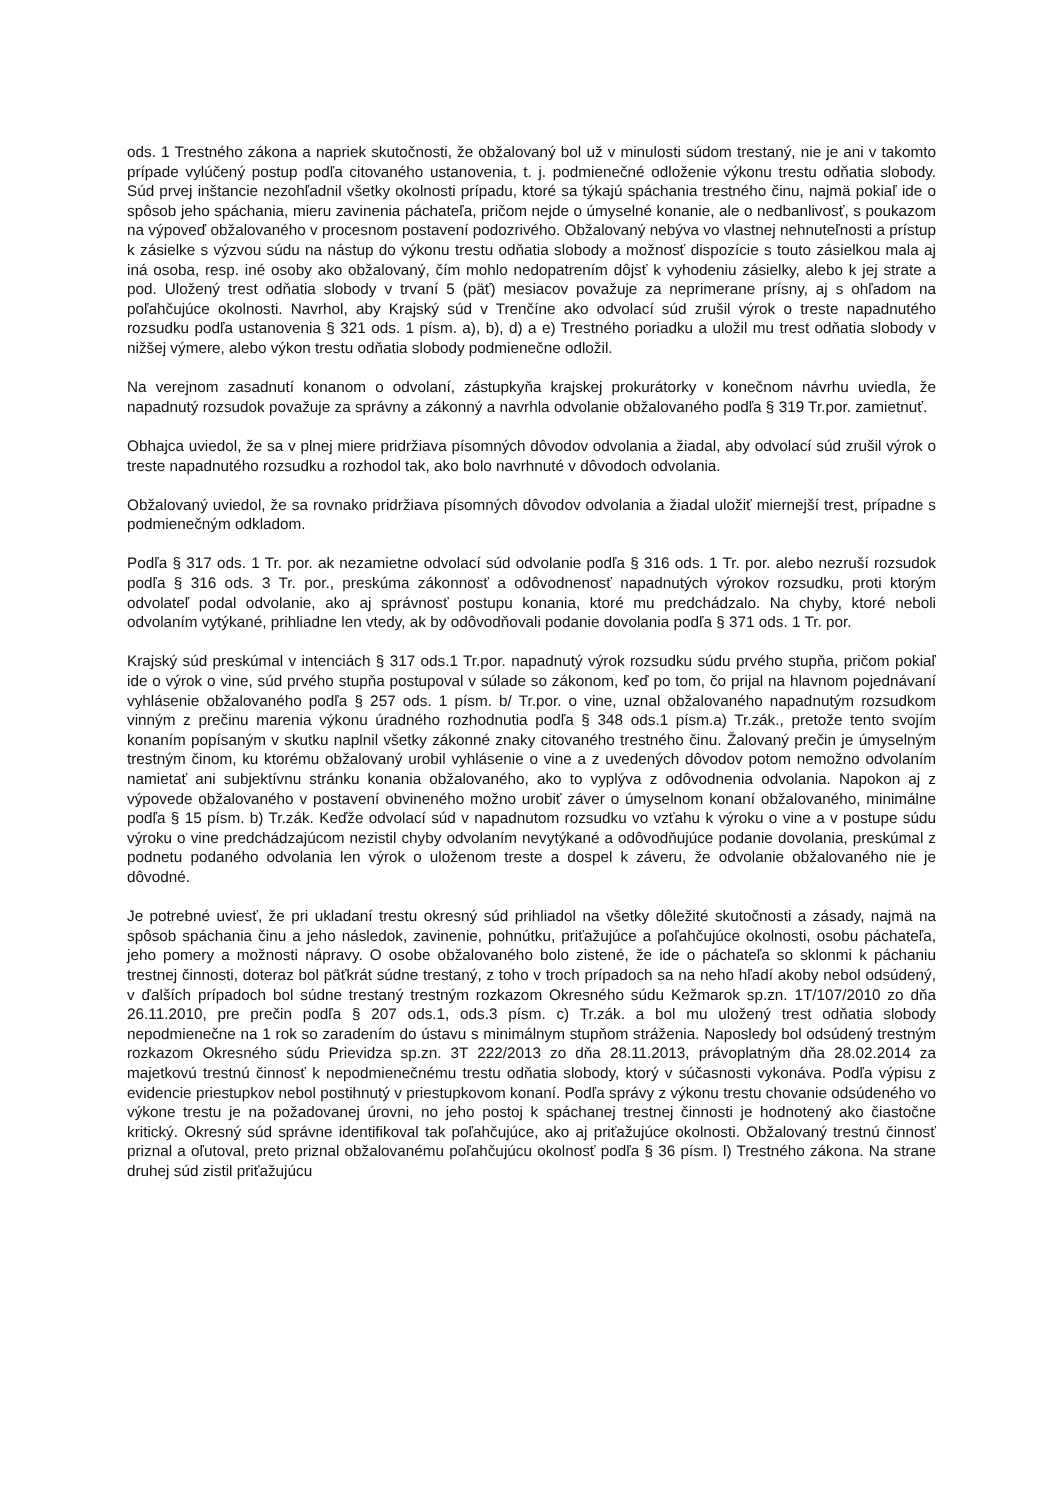ods. 1 Trestného zákona a napriek skutočnosti, že obžalovaný bol už v minulosti súdom trestaný, nie je ani v takomto prípade vylúčený postup podľa citovaného ustanovenia, t. j. podmienečné odloženie výkonu trestu odňatia slobody. Súd prvej inštancie nezohľadnil všetky okolnosti prípadu, ktoré sa týkajú spáchania trestného činu, najmä pokiaľ ide o spôsob jeho spáchania, mieru zavinenia páchateľa, pričom nejde o úmyselné konanie, ale o nedbanlivosť, s poukazom na výpoveď obžalovaného v procesnom postavení podozrivého. Obžalovaný nebýva vo vlastnej nehnuteľnosti a prístup k zásielke s výzvou súdu na nástup do výkonu trestu odňatia slobody a možnosť dispozície s touto zásielkou mala aj iná osoba, resp. iné osoby ako obžalovaný, čím mohlo nedopatrením dôjsť k vyhodeniu zásielky, alebo k jej strate a pod. Uložený trest odňatia slobody v trvaní 5 (päť) mesiacov považuje za neprimerane prísny, aj s ohľadom na poľahčujúce okolnosti. Navrhol, aby Krajský súd v Trenčíne ako odvolací súd zrušil výrok o treste napadnutého rozsudku podľa ustanovenia § 321 ods. 1 písm. a), b), d) a e) Trestného poriadku a uložil mu trest odňatia slobody v nižšej výmere, alebo výkon trestu odňatia slobody podmienečne odložil.
Na verejnom zasadnutí konanom o odvolaní, zástupkyňa krajskej prokurátorky v konečnom návrhu uviedla, že napadnutý rozsudok považuje za správny a zákonný a navrhla odvolanie obžalovaného podľa § 319 Tr.por. zamietnuť.
Obhajca uviedol, že sa v plnej miere pridržiava písomných dôvodov odvolania a žiadal, aby odvolací súd zrušil výrok o treste napadnutého rozsudku a rozhodol tak, ako bolo navrhnuté v dôvodoch odvolania.
Obžalovaný uviedol, že sa rovnako pridržiava písomných dôvodov odvolania a žiadal uložiť miernejší trest, prípadne s podmienečným odkladom.
Podľa § 317 ods. 1 Tr. por. ak nezamietne odvolací súd odvolanie podľa § 316 ods. 1 Tr. por. alebo nezruší rozsudok podľa § 316 ods. 3 Tr. por., preskúma zákonnosť a odôvodnenosť napadnutých výrokov rozsudku, proti ktorým odvolateľ podal odvolanie, ako aj správnosť postupu konania, ktoré mu predchádzalo. Na chyby, ktoré neboli odvolaním vytýkané, prihliadne len vtedy, ak by odôvodňovali podanie dovolania podľa § 371 ods. 1 Tr. por.
Krajský súd preskúmal v intenciách § 317 ods.1 Tr.por. napadnutý výrok rozsudku súdu prvého stupňa, pričom pokiaľ ide o výrok o vine, súd prvého stupňa postupoval v súlade so zákonom, keď po tom, čo prijal na hlavnom pojednávaní vyhlásenie obžalovaného podľa § 257 ods. 1 písm. b/ Tr.por. o vine, uznal obžalovaného napadnutým rozsudkom vinným z prečinu marenia výkonu úradného rozhodnutia podľa § 348 ods.1 písm.a) Tr.zák., pretože tento svojím konaním popísaným v skutku naplnil všetky zákonné znaky citovaného trestného činu. Žalovaný prečin je úmyselným trestným činom, ku ktorému obžalovaný urobil vyhlásenie o vine a z uvedených dôvodov potom nemožno odvolaním namietať ani subjektívnu stránku konania obžalovaného, ako to vyplýva z odôvodnenia odvolania. Napokon aj z výpovede obžalovaného v postavení obvineného možno urobiť záver o úmyselnom konaní obžalovaného, minimálne podľa § 15 písm. b) Tr.zák. Keďže odvolací súd v napadnutom rozsudku vo vzťahu k výroku o vine a v postupe súdu výroku o vine predchádzajúcom nezistil chyby odvolaním nevytýkané a odôvodňujúce podanie dovolania, preskúmal z podnetu podaného odvolania len výrok o uloženom treste a dospel k záveru, že odvolanie obžalovaného nie je dôvodné.
Je potrebné uviesť, že pri ukladaní trestu okresný súd prihliadol na všetky dôležité skutočnosti a zásady, najmä na spôsob spáchania činu a jeho následok, zavinenie, pohnútku, priťažujúce a poľahčujúce okolnosti, osobu páchateľa, jeho pomery a možnosti nápravy. O osobe obžalovaného bolo zistené, že ide o páchateľa so sklonmi k páchaniu trestnej činnosti, doteraz bol päťkrát súdne trestaný, z toho v troch prípadoch sa na neho hľadí akoby nebol odsúdený, v ďalších prípadoch bol súdne trestaný trestným rozkazom Okresného súdu Kežmarok sp.zn. 1T/107/2010 zo dňa 26.11.2010, pre prečin podľa § 207 ods.1, ods.3 písm. c) Tr.zák. a bol mu uložený trest odňatia slobody nepodmienečne na 1 rok so zaradením do ústavu s minimálnym stupňom stráženia. Naposledy bol odsúdený trestným rozkazom Okresného súdu Prievidza sp.zn. 3T 222/2013 zo dňa 28.11.2013, právoplatným dňa 28.02.2014 za majetkovú trestnú činnosť k nepodmienečnému trestu odňatia slobody, ktorý v súčasnosti vykonáva. Podľa výpisu z evidencie priestupkov nebol postihnutý v priestupkovom konaní. Podľa správy z výkonu trestu chovanie odsúdeného vo výkone trestu je na požadovanej úrovni, no jeho postoj k spáchanej trestnej činnosti je hodnotený ako čiastočne kritický. Okresný súd správne identifikoval tak poľahčujúce, ako aj priťažujúce okolnosti. Obžalovaný trestnú činnosť priznal a oľutoval, preto priznal obžalovanému poľahčujúcu okolnosť podľa § 36 písm. l) Trestného zákona. Na strane druhej súd zistil priťažujúcu